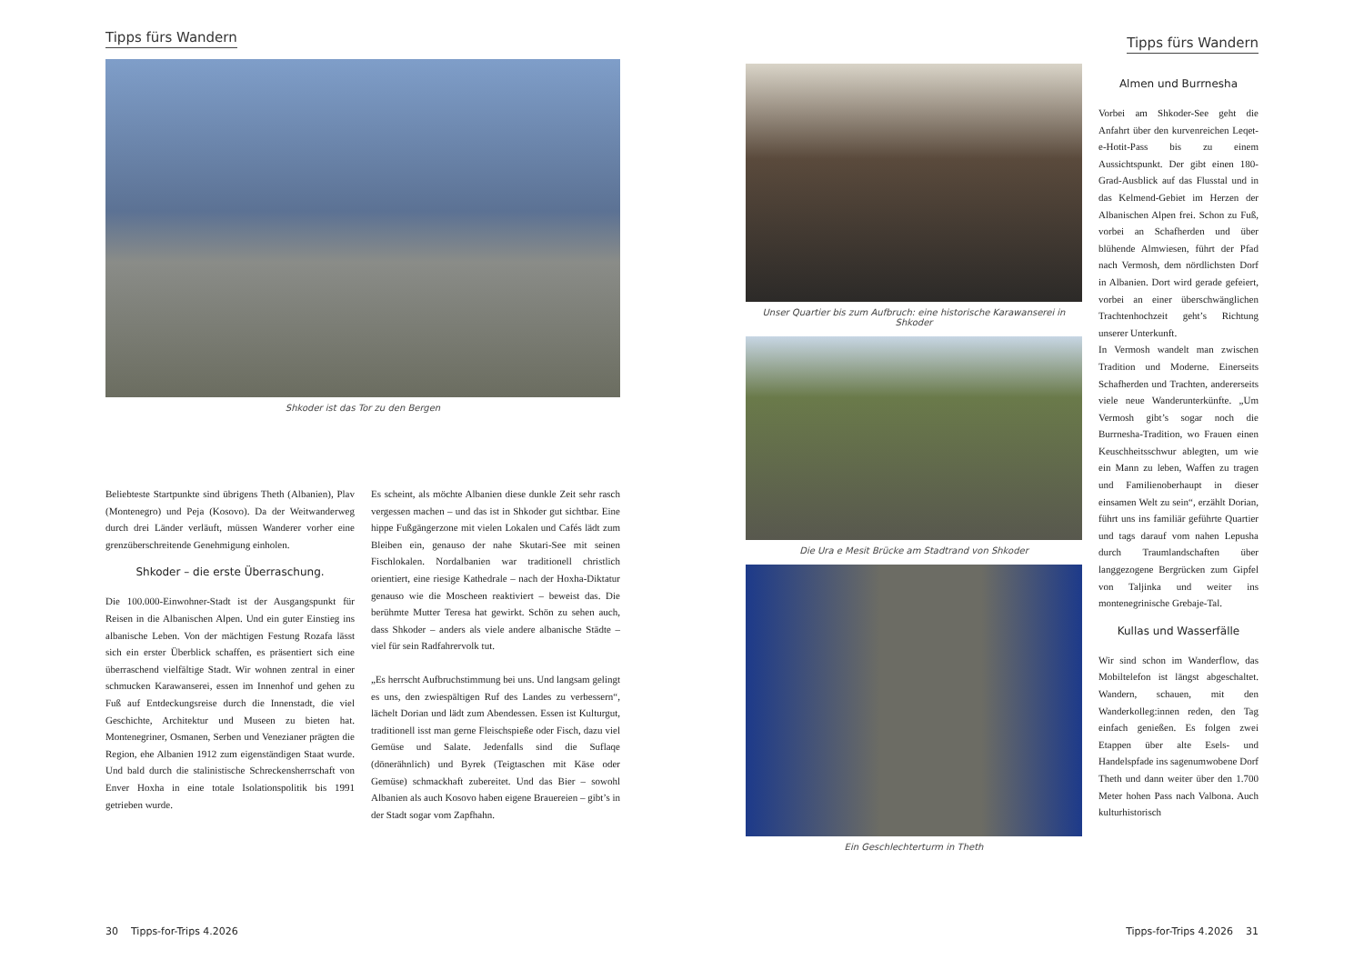Tipps fürs Wandern
Shkoder ist das Tor zu den Bergen
Beliebteste Startpunkte sind übrigens Theth (Albanien), Plav (Montenegro) und Peja (Kosovo). Da der Weitwanderweg durch drei Länder verläuft, müssen Wanderer vorher eine grenzüberschreitende Genehmigung einholen.
Shkoder – die erste Überraschung.
Die 100.000-Einwohner-Stadt ist der Ausgangspunkt für Reisen in die Albanischen Alpen. Und ein guter Einstieg ins albanische Leben. Von der mächtigen Festung Rozafa lässt sich ein erster Überblick schaffen, es präsentiert sich eine überraschend vielfältige Stadt. Wir wohnen zentral in einer schmucken Karawanserei, essen im Innenhof und gehen zu Fuß auf Entdeckungsreise durch die Innenstadt, die viel Geschichte, Architektur und Museen zu bieten hat. Montenegriner, Osmanen, Serben und Venezianer prägten die Region, ehe Albanien 1912 zum eigenständigen Staat wurde. Und bald durch die stalinistische Schreckensherrschaft von Enver Hoxha in eine totale Isolationspolitik bis 1991 getrieben wurde.
Es scheint, als möchte Albanien diese dunkle Zeit sehr rasch vergessen machen – und das ist in Shkoder gut sichtbar. Eine hippe Fußgängerzone mit vielen Lokalen und Cafés lädt zum Bleiben ein, genauso der nahe Skutari-See mit seinen Fischlokalen. Nordalbanien war traditionell christlich orientiert, eine riesige Kathedrale – nach der Hoxha-Diktatur genauso wie die Moscheen reaktiviert – beweist das. Die berühmte Mutter Teresa hat gewirkt. Schön zu sehen auch, dass Shkoder – anders als viele andere albanische Städte – viel für sein Radfahrervolk tut.
„Es herrscht Aufbruchstimmung bei uns. Und langsam gelingt es uns, den zwiespältigen Ruf des Landes zu verbessern“, lächelt Dorian und lädt zum Abendessen. Essen ist Kulturgut, traditionell isst man gerne Fleischspieße oder Fisch, dazu viel Gemüse und Salate. Jedenfalls sind die Suflaqe (dönerähnlich) und Byrek (Teigtaschen mit Käse oder Gemüse) schmackhaft zubereitet. Und das Bier – sowohl Albanien als auch Kosovo haben eigene Brauereien – gibt’s in der Stadt sogar vom Zapfhahn.
30 Tipps-for-Trips 4.2026
Unser Quartier bis zum Aufbruch: eine historische Karawanserei in Shkoder
Die Ura e Mesit Brücke am Stadtrand von Shkoder
Ein Geschlechterturm in Theth
Tipps fürs Wandern
Almen und Burrnesha
Vorbei am Shkoder-See geht die Anfahrt über den kurvenreichen Leqet-e-Hotit-Pass bis zu einem Aussichtspunkt. Der gibt einen 180-Grad-Ausblick auf das Flusstal und in das Kelmend-Gebiet im Herzen der Albanischen Alpen frei. Schon zu Fuß, vorbei an Schafherden und über blühende Almwiesen, führt der Pfad nach Vermosh, dem nördlichsten Dorf in Albanien. Dort wird gerade gefeiert, vorbei an einer überschwänglichen Trachtenhochzeit geht’s Richtung unserer Unterkunft.
In Vermosh wandelt man zwischen Tradition und Moderne. Einerseits Schafherden und Trachten, andererseits viele neue Wanderunterkünfte. „Um Vermosh gibt’s sogar noch die Burrnesha-Tradition, wo Frauen einen Keuschheitsschwur ablegten, um wie ein Mann zu leben, Waffen zu tragen und Familienoberhaupt in dieser einsamen Welt zu sein“, erzählt Dorian, führt uns ins familiär geführte Quartier und tags darauf vom nahen Lepusha durch Traumlandschaften über langgezogene Bergrücken zum Gipfel von Taljinka und weiter ins montenegrinische Grebaje-Tal.
Kullas und Wasserfälle
Wir sind schon im Wanderflow, das Mobiltelefon ist längst abgeschaltet. Wandern, schauen, mit den Wanderkolleg:innen reden, den Tag einfach genießen. Es folgen zwei Etappen über alte Esels- und Handelspfade ins sagenumwobene Dorf Theth und dann weiter über den 1.700 Meter hohen Pass nach Valbona. Auch kulturhistorisch
Tipps-for-Trips 4.2026 31